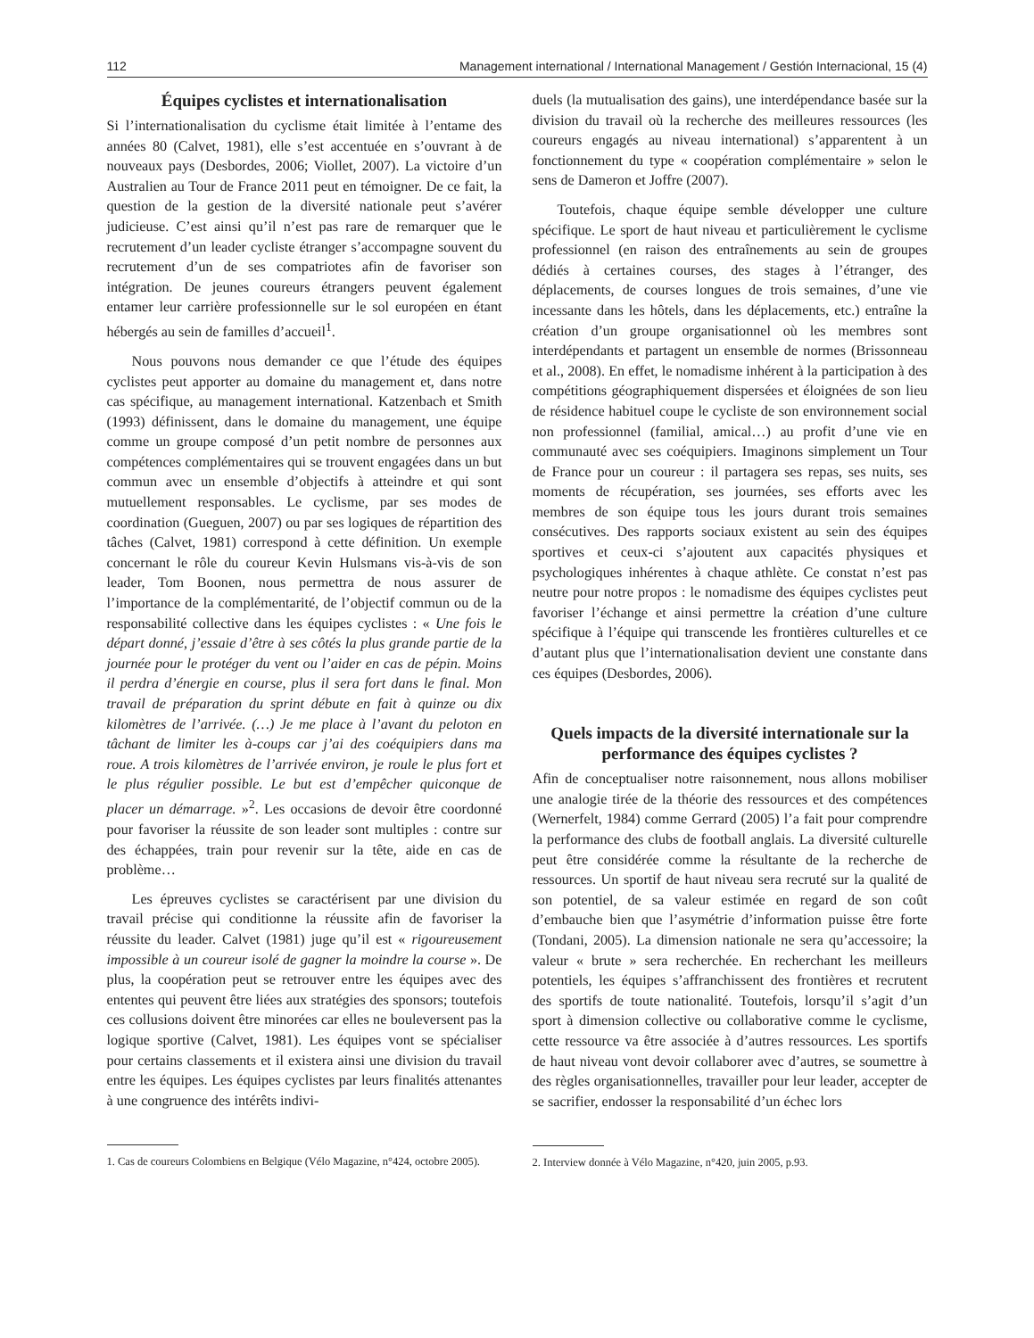112 Management international / International Management / Gestión Internacional, 15 (4)
Équipes cyclistes et internationalisation
Si l’internationalisation du cyclisme était limitée à l’entame des années 80 (Calvet, 1981), elle s’est accentuée en s’ouvrant à de nouveaux pays (Desbordes, 2006; Viollet, 2007). La victoire d’un Australien au Tour de France 2011 peut en témoigner. De ce fait, la question de la gestion de la diversité nationale peut s’avérer judicieuse. C’est ainsi qu’il n’est pas rare de remarquer que le recrutement d’un leader cycliste étranger s’accompagne souvent du recrutement d’un de ses compatriotes afin de favoriser son intégration. De jeunes coureurs étrangers peuvent également entamer leur carrière professionnelle sur le sol européen en étant hébergés au sein de familles d’accueil<sup>1</sup>.
Nous pouvons nous demander ce que l’étude des équipes cyclistes peut apporter au domaine du management et, dans notre cas spécifique, au management international. Katzenbach et Smith (1993) définissent, dans le domaine du management, une équipe comme un groupe composé d’un petit nombre de personnes aux compétences complémentaires qui se trouvent engagées dans un but commun avec un ensemble d’objectifs à atteindre et qui sont mutuellement responsables. Le cyclisme, par ses modes de coordination (Gueguen, 2007) ou par ses logiques de répartition des tâches (Calvet, 1981) correspond à cette définition. Un exemple concernant le rôle du coureur Kevin Hulsmans vis-à-vis de son leader, Tom Boonen, nous permettra de nous assurer de l’importance de la complémentarité, de l’objectif commun ou de la responsabilité collective dans les équipes cyclistes : « Une fois le départ donné, j’essaie d’être à ses côtés la plus grande partie de la journée pour le protéger du vent ou l’aider en cas de pépin. Moins il perdra d’énergie en course, plus il sera fort dans le final. Mon travail de préparation du sprint débute en fait à quinze ou dix kilomètres de l’arrivée. (…) Je me place à l’avant du peloton en tâchant de limiter les à-coups car j’ai des coéquipiers dans ma roue. A trois kilomètres de l’arrivée environ, je roule le plus fort et le plus régulier possible. Le but est d’empêcher quiconque de placer un démarrage. »<sup>2</sup>. Les occasions de devoir être coordonné pour favoriser la réussite de son leader sont multiples : contre sur des échappées, train pour revenir sur la tête, aide en cas de problème…
Les épreuves cyclistes se caractérisent par une division du travail précise qui conditionne la réussite afin de favoriser la réussite du leader. Calvet (1981) juge qu’il est « rigoureusement impossible à un coureur isolé de gagner la moindre la course ». De plus, la coopération peut se retrouver entre les équipes avec des ententes qui peuvent être liées aux stratégies des sponsors; toutefois ces collusions doivent être minorées car elles ne bouleversent pas la logique sportive (Calvet, 1981). Les équipes vont se spécialiser pour certains classements et il existera ainsi une division du travail entre les équipes. Les équipes cyclistes par leurs finalités attenantes à une congruence des intérêts indivi-
1. Cas de coureurs Colombiens en Belgique (Vélo Magazine, n°424, octobre 2005).
duels (la mutualisation des gains), une interdépendance basée sur la division du travail où la recherche des meilleures ressources (les coureurs engagés au niveau international) s’apparentent à un fonctionnement du type « coopération complémentaire » selon le sens de Dameron et Joffre (2007).
Toutefois, chaque équipe semble développer une culture spécifique. Le sport de haut niveau et particulièrement le cyclisme professionnel (en raison des entraînements au sein de groupes dédiés à certaines courses, des stages à l’étranger, des déplacements, de courses longues de trois semaines, d’une vie incessante dans les hôtels, dans les déplacements, etc.) entraîne la création d’un groupe organisationnel où les membres sont interdépendants et partagent un ensemble de normes (Brissonneau et al., 2008). En effet, le nomadisme inhérent à la participation à des compétitions géographiquement dispersées et éloignées de son lieu de résidence habituel coupe le cycliste de son environnement social non professionnel (familial, amical…) au profit d’une vie en communauté avec ses coéquipiers. Imaginons simplement un Tour de France pour un coureur : il partagera ses repas, ses nuits, ses moments de récupération, ses journées, ses efforts avec les membres de son équipe tous les jours durant trois semaines consécutives. Des rapports sociaux existent au sein des équipes sportives et ceux-ci s’ajoutent aux capacités physiques et psychologiques inhérentes à chaque athlète. Ce constat n’est pas neutre pour notre propos : le nomadisme des équipes cyclistes peut favoriser l’échange et ainsi permettre la création d’une culture spécifique à l’équipe qui transcende les frontières culturelles et ce d’autant plus que l’internationalisation devient une constante dans ces équipes (Desbordes, 2006).
Quels impacts de la diversité internationale sur la performance des équipes cyclistes ?
Afin de conceptualiser notre raisonnement, nous allons mobiliser une analogie tirée de la théorie des ressources et des compétences (Wernerfelt, 1984) comme Gerrard (2005) l’a fait pour comprendre la performance des clubs de football anglais. La diversité culturelle peut être considérée comme la résultante de la recherche de ressources. Un sportif de haut niveau sera recruté sur la qualité de son potentiel, de sa valeur estimée en regard de son coût d’embauche bien que l’asymétrie d’information puisse être forte (Tondani, 2005). La dimension nationale ne sera qu’accessoire; la valeur « brute » sera recherchée. En recherchant les meilleurs potentiels, les équipes s’affranchissent des frontières et recrutent des sportifs de toute nationalité. Toutefois, lorsqu’il s’agit d’un sport à dimension collective ou collaborative comme le cyclisme, cette ressource va être associée à d’autres ressources. Les sportifs de haut niveau vont devoir collaborer avec d’autres, se soumettre à des règles organisationnelles, travailler pour leur leader, accepter de se sacrifier, endosser la responsabilité d’un échec lors
2. Interview donnée à Vélo Magazine, n°420, juin 2005, p.93.